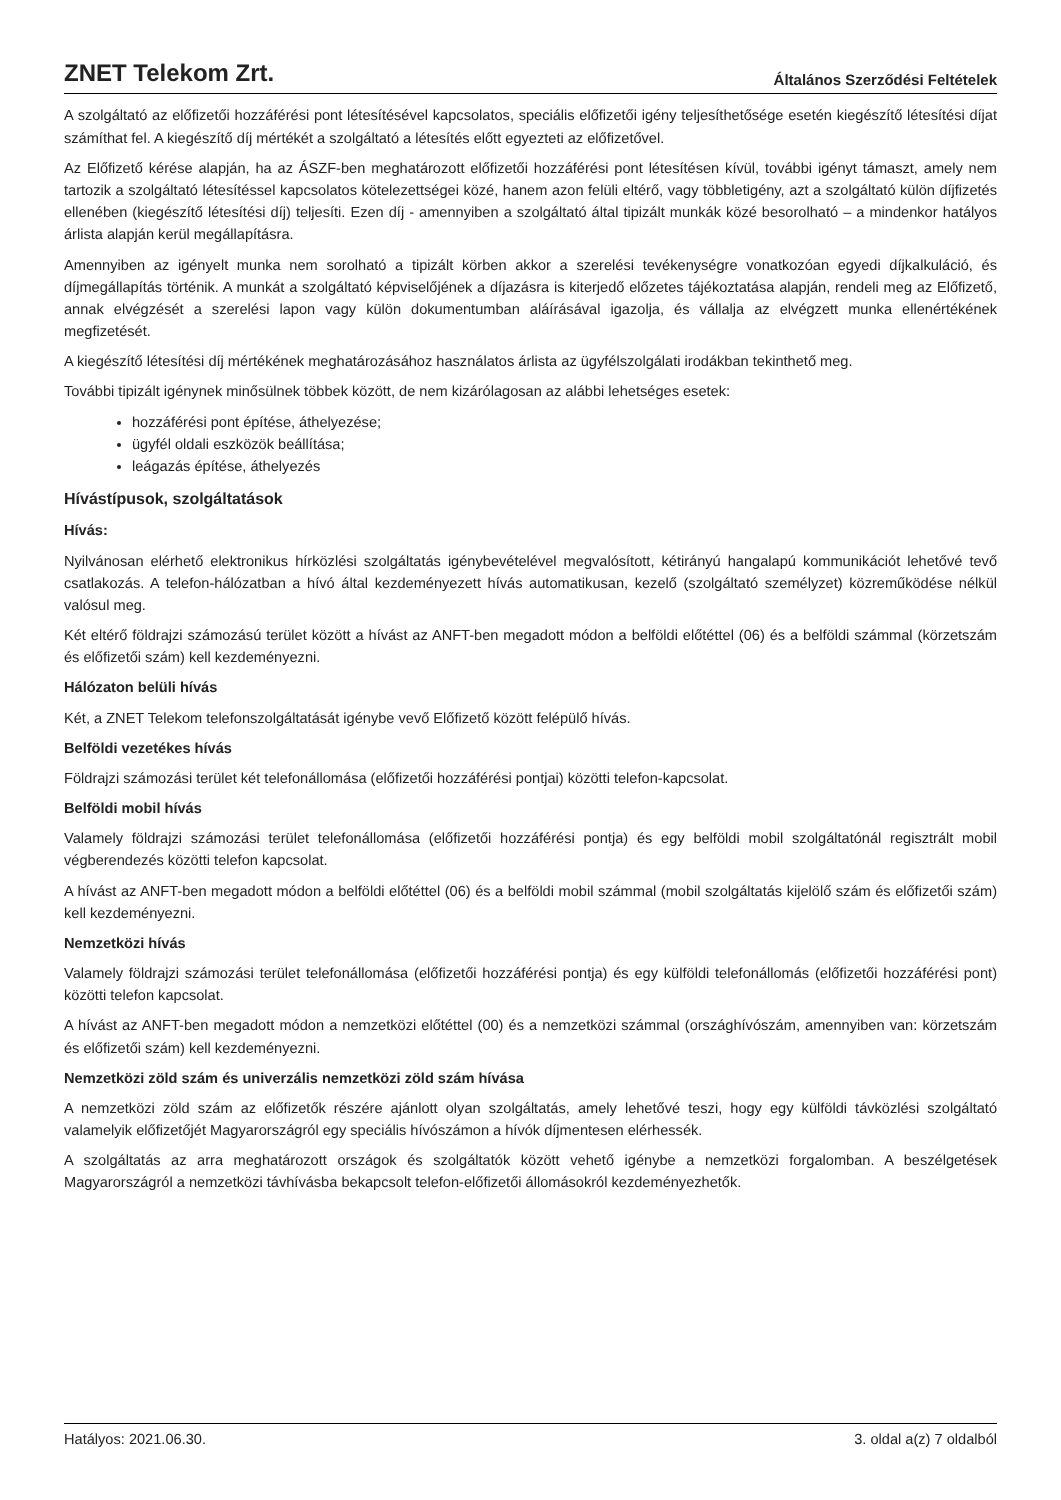ZNET Telekom Zrt. Általános Szerződési Feltételek
A szolgáltató az előfizetői hozzáférési pont létesítésével kapcsolatos, speciális előfizetői igény teljesíthetősége esetén kiegészítő létesítési díjat számíthat fel. A kiegészítő díj mértékét a szolgáltató a létesítés előtt egyezteti az előfizetővel.
Az Előfizető kérése alapján, ha az ÁSZF-ben meghatározott előfizetői hozzáférési pont létesítésen kívül, további igényt támaszt, amely nem tartozik a szolgáltató létesítéssel kapcsolatos kötelezettségei közé, hanem azon felüli eltérő, vagy többletigény, azt a szolgáltató külön díjfizetés ellenében (kiegészítő létesítési díj) teljesíti. Ezen díj - amennyiben a szolgáltató által tipizált munkák közé besorolható – a mindenkor hatályos árlista alapján kerül megállapításra.
Amennyiben az igényelt munka nem sorolható a tipizált körben akkor a szerelési tevékenységre vonatkozóan egyedi díjkalkuláció, és díjmegállapítás történik. A munkát a szolgáltató képviselőjének a díjazásra is kiterjedő előzetes tájékoztatása alapján, rendeli meg az Előfizető, annak elvégzését a szerelési lapon vagy külön dokumentumban aláírásával igazolja, és vállalja az elvégzett munka ellenértékének megfizetését.
A kiegészítő létesítési díj mértékének meghatározásához használatos árlista az ügyfélszolgálati irodákban tekinthető meg.
További tipizált igénynek minősülnek többek között, de nem kizárólagosan az alábbi lehetséges esetek:
hozzáférési pont építése, áthelyezése;
ügyfél oldali eszközök beállítása;
leágazás építése, áthelyezés
Hívástípusok, szolgáltatások
Hívás:
Nyilvánosan elérhető elektronikus hírközlési szolgáltatás igénybevételével megvalósított, kétirányú hangalapú kommunikációt lehetővé tevő csatlakozás. A telefon-hálózatban a hívó által kezdeményezett hívás automatikusan, kezelő (szolgáltató személyzet) közreműködése nélkül valósul meg.
Két eltérő földrajzi számozású terület között a hívást az ANFT-ben megadott módon a belföldi előtéttel (06) és a belföldi számmal (körzetszám és előfizetői szám) kell kezdeményezni.
Hálózaton belüli hívás
Két, a ZNET Telekom telefonszolgáltatását igénybe vevő Előfizető között felépülő hívás.
Belföldi vezetékes hívás
Földrajzi számozási terület két telefonállomása (előfizetői hozzáférési pontjai) közötti telefon-kapcsolat.
Belföldi mobil hívás
Valamely földrajzi számozási terület telefonállomása (előfizetői hozzáférési pontja) és egy belföldi mobil szolgáltatónál regisztrált mobil végberendezés közötti telefon kapcsolat.
A hívást az ANFT-ben megadott módon a belföldi előtéttel (06) és a belföldi mobil számmal (mobil szolgáltatás kijelölő szám és előfizetői szám) kell kezdeményezni.
Nemzetközi hívás
Valamely földrajzi számozási terület telefonállomása (előfizetői hozzáférési pontja) és egy külföldi telefonállomás (előfizetői hozzáférési pont) közötti telefon kapcsolat.
A hívást az ANFT-ben megadott módon a nemzetközi előtéttel (00) és a nemzetközi számmal (országhívószám, amennyiben van: körzetszám és előfizetői szám) kell kezdeményezni.
Nemzetközi zöld szám és univerzális nemzetközi zöld szám hívása
A nemzetközi zöld szám az előfizetők részére ajánlott olyan szolgáltatás, amely lehetővé teszi, hogy egy külföldi távközlési szolgáltató valamelyik előfizetőjét Magyarországról egy speciális hívószámon a hívók díjmentesen elérhessék.
A szolgáltatás az arra meghatározott országok és szolgáltatók között vehető igénybe a nemzetközi forgalomban. A beszélgetések Magyarországról a nemzetközi távhívásba bekapcsolt telefon-előfizetői állomásokról kezdeményezhetők.
Hatályos: 2021.06.30. 3. oldal a(z) 7 oldalból